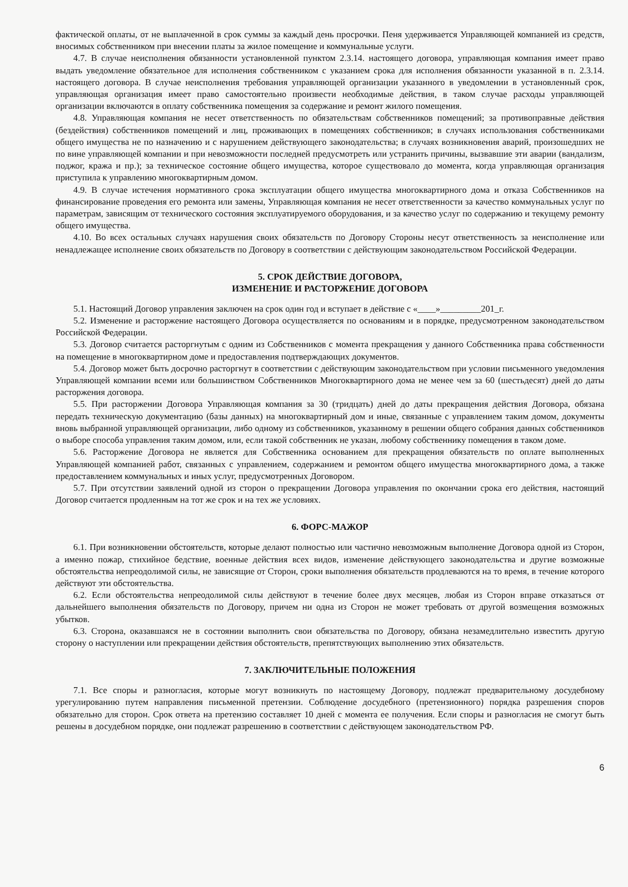фактической оплаты, от не выплаченной в срок суммы за каждый день просрочки. Пеня удерживается Управляющей компанией из средств, вносимых собственником при внесении платы за жилое помещение и коммунальные услуги.
4.7. В случае неисполнения обязанности установленной пунктом 2.3.14. настоящего договора, управляющая компания имеет право выдать уведомление обязательное для исполнения собственником с указанием срока для исполнения обязанности указанной в п. 2.3.14. настоящего договора. В случае неисполнения требования управляющей организации указанного в уведомлении в установленный срок, управляющая организация имеет право самостоятельно произвести необходимые действия, в таком случае расходы управляющей организации включаются в оплату собственника помещения за содержание и ремонт жилого помещения.
4.8. Управляющая компания не несет ответственность по обязательствам собственников помещений; за противоправные действия (бездействия) собственников помещений и лиц, проживающих в помещениях собственников; в случаях использования собственниками общего имущества не по назначению и с нарушением действующего законодательства; в случаях возникновения аварий, произошедших не по вине управляющей компании и при невозможности последней предусмотреть или устранить причины, вызвавшие эти аварии (вандализм, поджог, кража и пр.); за техническое состояние общего имущества, которое существовало до момента, когда управляющая организация приступила к управлению многоквартирным домом.
4.9. В случае истечения нормативного срока эксплуатации общего имущества многоквартирного дома и отказа Собственников на финансирование проведения его ремонта или замены, Управляющая компания не несет ответственности за качество коммунальных услуг по параметрам, зависящим от технического состояния эксплуатируемого оборудования, и за качество услуг по содержанию и текущему ремонту общего имущества.
4.10. Во всех остальных случаях нарушения своих обязательств по Договору Стороны несут ответственность за неисполнение или ненадлежащее исполнение своих обязательств по Договору в соответствии с действующим законодательством Российской Федерации.
5. СРОК ДЕЙСТВИЕ ДОГОВОРА,
ИЗМЕНЕНИЕ И РАСТОРЖЕНИЕ ДОГОВОРА
5.1. Настоящий Договор управления заключен на срок один год и вступает в действие с «____»_________201_г.
5.2. Изменение и расторжение настоящего Договора осуществляется по основаниям и в порядке, предусмотренном законодательством Российской Федерации.
5.3. Договор считается расторгнутым с одним из Собственников с момента прекращения у данного Собственника права собственности на помещение в многоквартирном доме и предоставления подтверждающих документов.
5.4. Договор может быть досрочно расторгнут в соответствии с действующим законодательством при условии письменного уведомления Управляющей компании всеми или большинством Собственников Многоквартирного дома не менее чем за 60 (шестьдесят) дней до даты расторжения договора.
5.5. При расторжении Договора Управляющая компания за 30 (тридцать) дней до даты прекращения действия Договора, обязана передать техническую документацию (базы данных) на многоквартирный дом и иные, связанные с управлением таким домом, документы вновь выбранной управляющей организации, либо одному из собственников, указанному в решении общего собрания данных собственников о выборе способа управления таким домом, или, если такой собственник не указан, любому собственнику помещения в таком доме.
5.6. Расторжение Договора не является для Собственника основанием для прекращения обязательств по оплате выполненных Управляющей компанией работ, связанных с управлением, содержанием и ремонтом общего имущества многоквартирного дома, а также предоставлением коммунальных и иных услуг, предусмотренных Договором.
5.7. При отсутствии заявлений одной из сторон о прекращении Договора управления по окончании срока его действия, настоящий Договор считается продленным на тот же срок и на тех же условиях.
6. ФОРС-МАЖОР
6.1. При возникновении обстоятельств, которые делают полностью или частично невозможным выполнение Договора одной из Сторон, а именно пожар, стихийное бедствие, военные действия всех видов, изменение действующего законодательства и другие возможные обстоятельства непреодолимой силы, не зависящие от Сторон, сроки выполнения обязательств продлеваются на то время, в течение которого действуют эти обстоятельства.
6.2. Если обстоятельства непреодолимой силы действуют в течение более двух месяцев, любая из Сторон вправе отказаться от дальнейшего выполнения обязательств по Договору, причем ни одна из Сторон не может требовать от другой возмещения возможных убытков.
6.3. Сторона, оказавшаяся не в состоянии выполнить свои обязательства по Договору, обязана незамедлительно известить другую сторону о наступлении или прекращении действия обстоятельств, препятствующих выполнению этих обязательств.
7. ЗАКЛЮЧИТЕЛЬНЫЕ ПОЛОЖЕНИЯ
7.1. Все споры и разногласия, которые могут возникнуть по настоящему Договору, подлежат предварительному досудебному урегулированию путем направления письменной претензии. Соблюдение досудебного (претензионного) порядка разрешения споров обязательно для сторон. Срок ответа на претензию составляет 10 дней с момента ее получения. Если споры и разногласия не смогут быть решены в досудебном порядке, они подлежат разрешению в соответствии с действующем законодательством РФ.
6